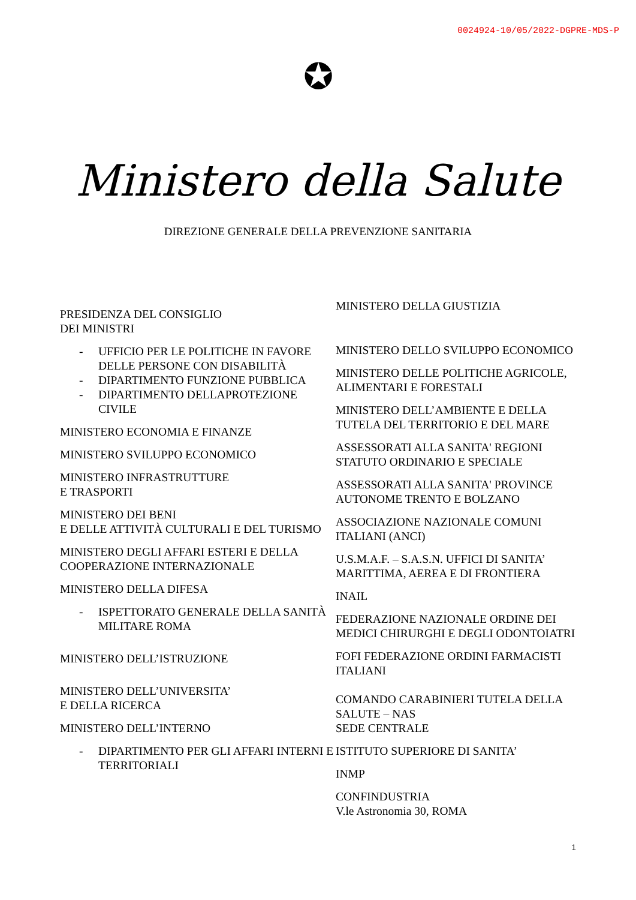0024924-10/05/2022-DGPRE-MDS-P
✪
Ministero della Salute
DIREZIONE GENERALE DELLA PREVENZIONE SANITARIA
PRESIDENZA DEL CONSIGLIO
DEI MINISTRI
- UFFICIO PER LE POLITICHE IN FAVORE DELLE PERSONE CON DISABILITÀ
- DIPARTIMENTO FUNZIONE PUBBLICA
- DIPARTIMENTO DELLAPROTEZIONE CIVILE
MINISTERO ECONOMIA E FINANZE
MINISTERO SVILUPPO ECONOMICO
MINISTERO INFRASTRUTTURE
E TRASPORTI
MINISTERO DEI BENI
E DELLE ATTIVITÀ CULTURALI E DEL TURISMO
MINISTERO DEGLI AFFARI ESTERI E DELLA COOPERAZIONE INTERNAZIONALE
MINISTERO DELLA DIFESA
- ISPETTORATO GENERALE DELLA SANITÀ MILITARE ROMA
MINISTERO DELL’ISTRUZIONE
MINISTERO DELL’UNIVERSITA’
E DELLA RICERCA
MINISTERO DELL’INTERNO
- DIPARTIMENTO PER GLI AFFARI INTERNI E TERRITORIALI
MINISTERO DELLA GIUSTIZIA
MINISTERO DELLO SVILUPPO ECONOMICO
MINISTERO DELLE POLITICHE AGRICOLE, ALIMENTARI E FORESTALI
MINISTERO DELL’AMBIENTE E DELLA TUTELA DEL TERRITORIO E DEL MARE
ASSESSORATI ALLA SANITA' REGIONI STATUTO ORDINARIO E SPECIALE
ASSESSORATI ALLA SANITA' PROVINCE AUTONOME TRENTO E BOLZANO
ASSOCIAZIONE NAZIONALE COMUNI ITALIANI (ANCI)
U.S.M.A.F. – S.A.S.N. UFFICI DI SANITA’ MARITTIMA, AEREA E DI FRONTIERA
INAIL
FEDERAZIONE NAZIONALE ORDINE DEI MEDICI CHIRURGHI E DEGLI ODONTOIATRI
FOFI FEDERAZIONE ORDINI FARMACISTI ITALIANI
COMANDO CARABINIERI TUTELA DELLA SALUTE – NAS
SEDE CENTRALE
ISTITUTO SUPERIORE DI SANITA’
INMP
CONFINDUSTRIA
V.le Astronomia 30, ROMA
1